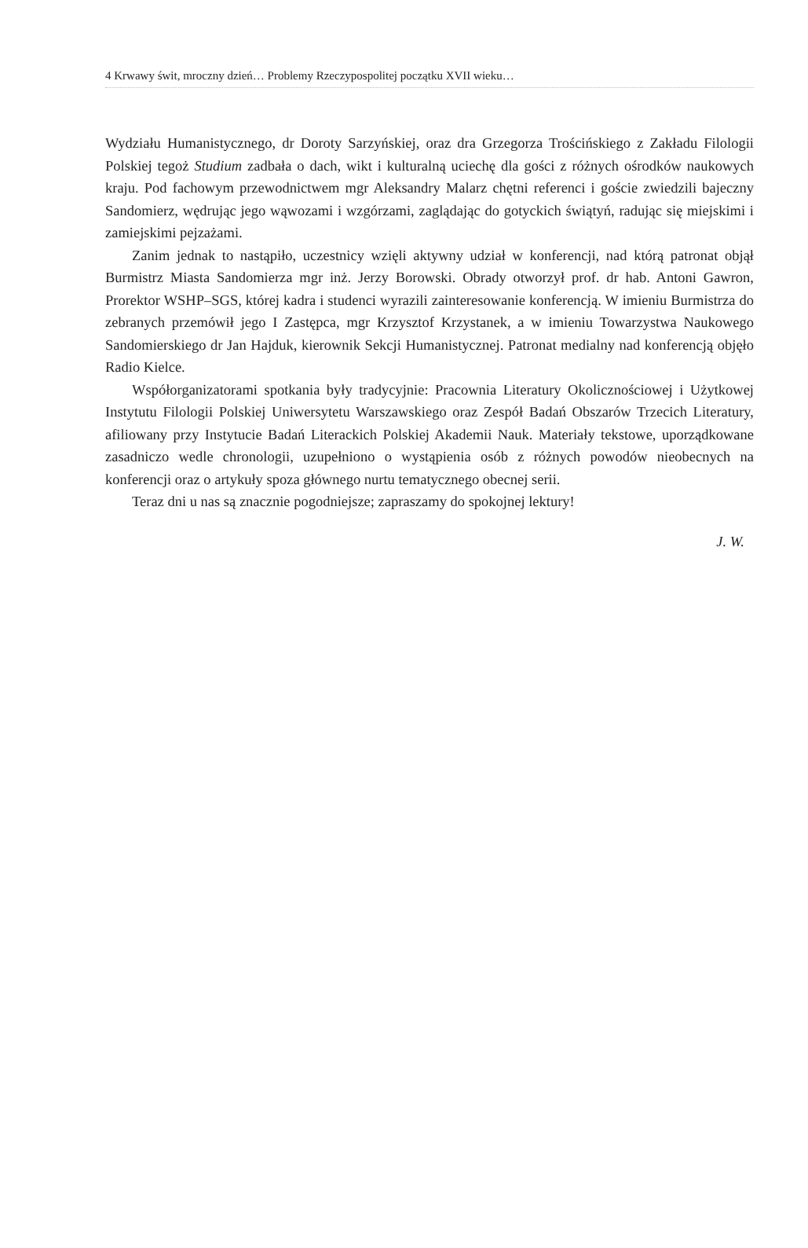4 Krwawy świt, mroczny dzień… Problemy Rzeczypospolitej początku XVII wieku…
Wydziału Humanistycznego, dr Doroty Sarzyńskiej, oraz dra Grzegorza Trościńskiego z Zakładu Filologii Polskiej tegoż Studium zadbała o dach, wikt i kulturalną uciechę dla gości z różnych ośrodków naukowych kraju. Pod fachowym przewodnictwem mgr Aleksandry Malarz chętni referenci i goście zwiedzili bajeczny Sandomierz, wędrując jego wąwozami i wzgórzami, zaglądając do gotyckich świątyń, radując się miejskimi i zamiejskimi pejzażami.
Zanim jednak to nastąpiło, uczestnicy wzięli aktywny udział w konferencji, nad którą patronat objął Burmistrz Miasta Sandomierza mgr inż. Jerzy Borowski. Obrady otworzył prof. dr hab. Antoni Gawron, Prorektor WSHP–SGS, której kadra i studenci wyrazili zainteresowanie konferencją. W imieniu Burmistrza do zebranych przemówił jego I Zastępca, mgr Krzysztof Krzystanek, a w imieniu Towarzystwa Naukowego Sandomierskiego dr Jan Hajduk, kierownik Sekcji Humanistycznej. Patronat medialny nad konferencją objęło Radio Kielce.
Współorganizatorami spotkania były tradycyjnie: Pracownia Literatury Okolicznościowej i Użytkowej Instytutu Filologii Polskiej Uniwersytetu Warszawskiego oraz Zespół Badań Obszarów Trzecich Literatury, afiliowany przy Instytucie Badań Literackich Polskiej Akademii Nauk. Materiały tekstowe, uporządkowane zasadniczo wedle chronologii, uzupełniono o wystąpienia osób z różnych powodów nieobecnych na konferencji oraz o artykuły spoza głównego nurtu tematycznego obecnej serii.
Teraz dni u nas są znacznie pogodniejsze; zapraszamy do spokojnej lektury!
J. W.